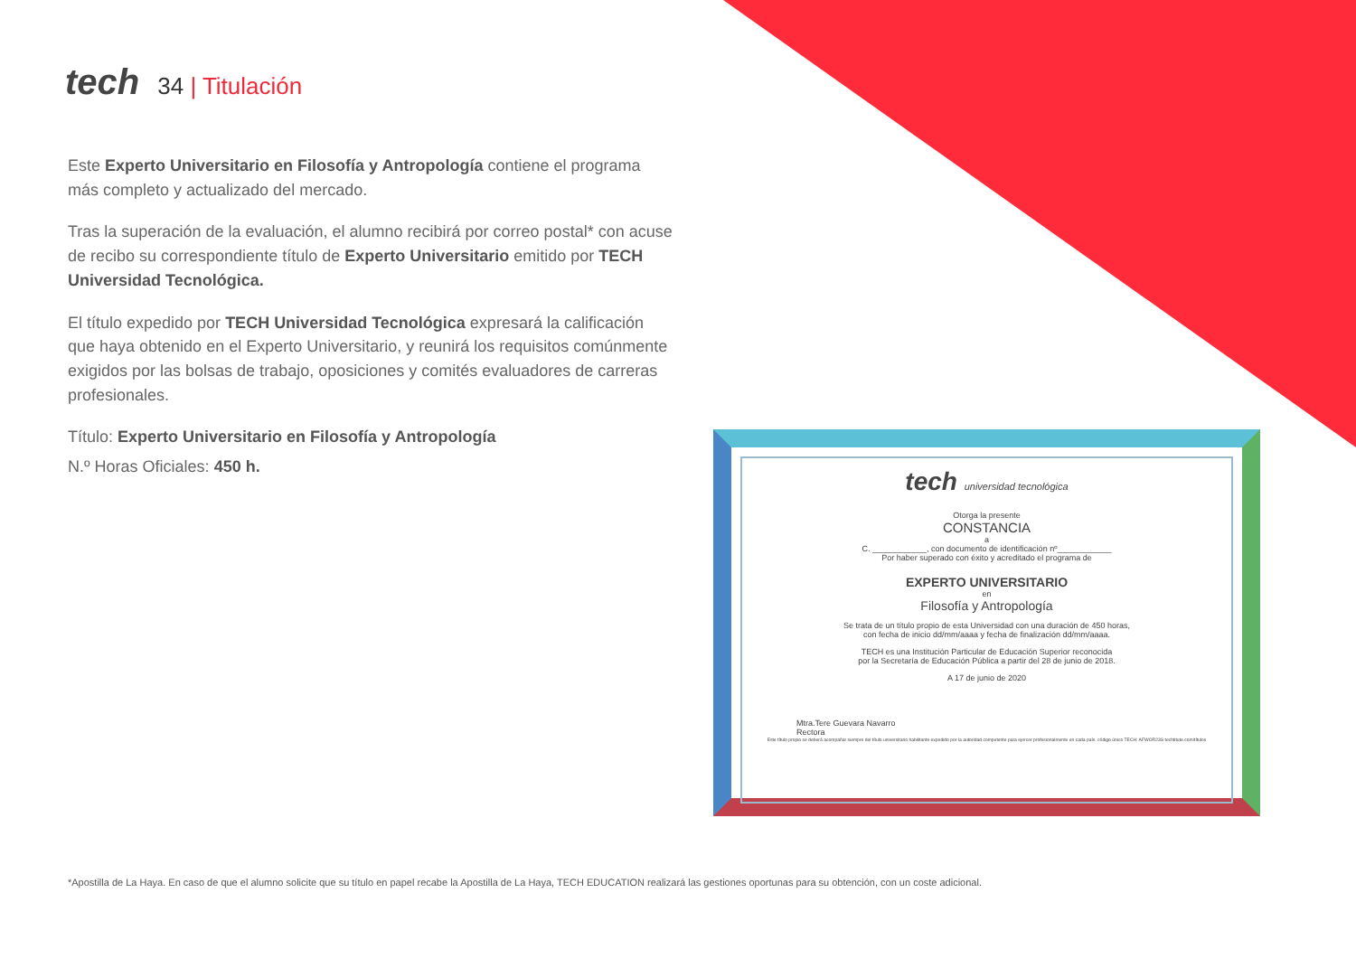tech
34 | Titulación
Este Experto Universitario en Filosofía y Antropología contiene el programa más completo y actualizado del mercado.
Tras la superación de la evaluación, el alumno recibirá por correo postal* con acuse de recibo su correspondiente título de Experto Universitario emitido por TECH Universidad Tecnológica.
El título expedido por TECH Universidad Tecnológica expresará la calificación que haya obtenido en el Experto Universitario, y reunirá los requisitos comúnmente exigidos por las bolsas de trabajo, oposiciones y comités evaluadores de carreras profesionales.
Título: Experto Universitario en Filosofía y Antropología
N.º Horas Oficiales: 450 h.
tech universidad tecnológica
Otorga la presente
CONSTANCIA
a
C. ____________, con documento de identificación nº____________
Por haber superado con éxito y acreditado el programa de
EXPERTO UNIVERSITARIO
en
Filosofía y Antropología
Se trata de un título propio de esta Universidad con una duración de 450 horas,
con fecha de inicio dd/mm/aaaa y fecha de finalización dd/mm/aaaa.
TECH es una Institución Particular de Educación Superior reconocida
por la Secretaría de Educación Pública a partir del 28 de junio de 2018.
A 17 de junio de 2020
Mtra.Tere Guevara Navarro
Rectora
Este título propio se deberá acompañar siempre del título universitario habilitante expedido por la autoridad competente para ejercer profesionalmente en cada país. código único TECH: AFWOR23S techtitute.com/títulos
*Apostilla de La Haya. En caso de que el alumno solicite que su título en papel recabe la Apostilla de La Haya, TECH EDUCATION realizará las gestiones oportunas para su obtención, con un coste adicional.